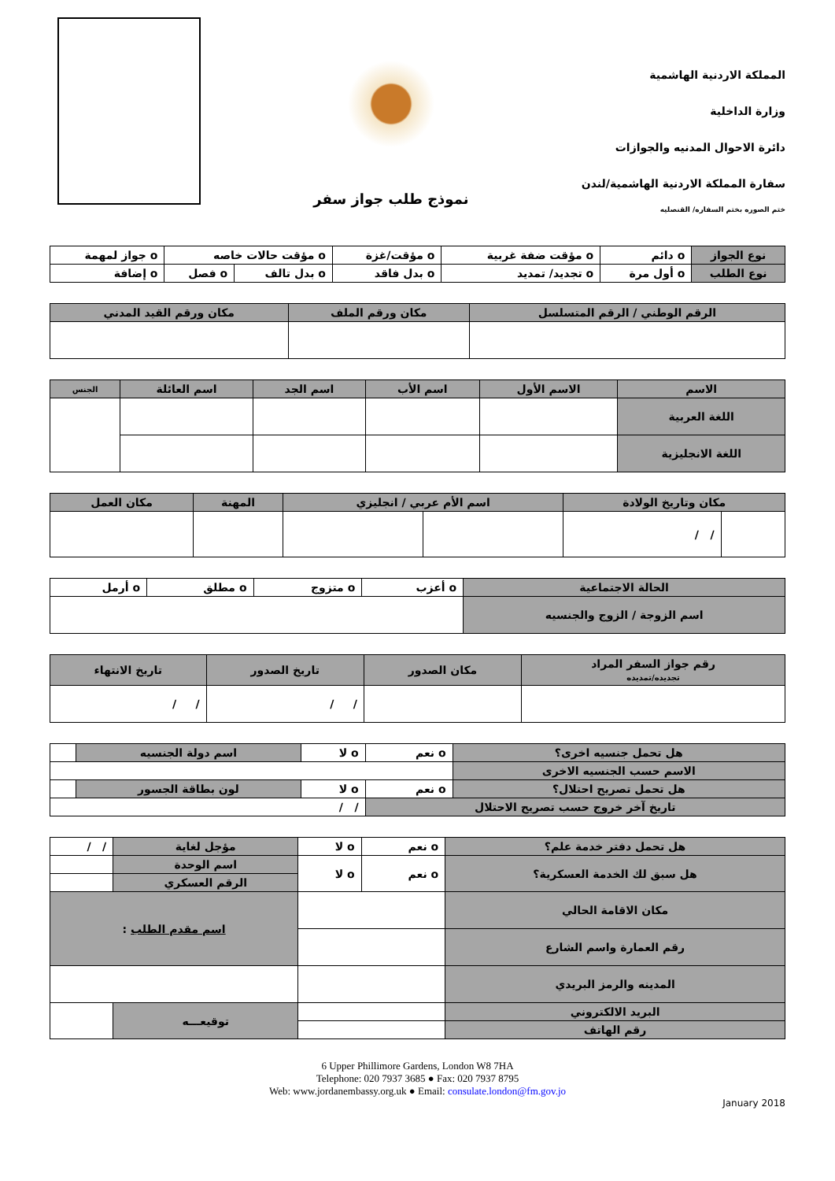نموذج طلب جواز سفر
المملكة الاردنية الهاشمية
وزارة الداخلية
دائرة الاحوال المدنيه والجوازات
سفارة المملكة الاردنية الهاشمية/لندن
ختم الصوره بختم السفاره/ القنصليه
| نوع الجواز | o دائم | o مؤقت ضفة غربية | o مؤقت/غزة | o مؤقت حالات خاصه | | o جواز لمهمة |
| نوع الطلب | o أول مرة | o تجديد/ تمديد | o بدل فاقد | o بدل تالف | o فصل | o إضافة |
| الرقم الوطني / الرقم المتسلسل | مكان ورقم الملف | مكان ورقم القيد المدني |
| --- | --- | --- |
| الاسم | الاسم الأول | اسم الأب | اسم الجد | اسم العائلة | الجنس |
| --- | --- | --- | --- | --- | --- |
| اللغة العربية | | | | | |
| اللغة الانجليزية | | | | | |
| مكان وتاريخ الولادة | | اسم الأم عربي / انجليزي | | المهنة | مكان العمل |
| --- | --- | --- | --- | --- | --- |
| | / / | | | | |
| الحالة الاجتماعية | o أعزب | o متزوج | o مطلق | o أرمل |
| اسم الزوجة / الزوج والجنسيه | | | | |
| رقم جواز السفر المراد تجديده/تمديده | مكان الصدور | تاريخ الصدور | تاريخ الانتهاء |
| --- | --- | --- | --- |
| | | / / | / / |
| هل تحمل جنسيه اخرى؟ | o نعم | o لا | اسم دولة الجنسيه | |
| الاسم حسب الجنسيه الاخرى | | | | |
| هل تحمل تصريح احتلال؟ | o نعم | o لا | لون بطاقة الجسور | |
| تاريخ آخر خروج حسب تصريح الاحتلال | | / / | | |
| هل تحمل دفتر خدمة علم؟ | o نعم | o لا | مؤجل لغاية | | / / |
| هل سبق لك الخدمة العسكرية؟ | o نعم | o لا | اسم الوحدة | | |
| | | | الرقم العسكري | | |
| مكان الاقامة الحالي | | | | اسم مقدم الطلب : | |
| رقم العمارة واسم الشارع | | | | | |
| المدينه والرمز البريدي | | | | | |
| البريد الالكتروني | | | | توقيعـــه | |
| رقم الهاتف | | | | | |
6 Upper Phillimore Gardens, London W8 7HA
Telephone: 020 7937 3685 ● Fax: 020 7937 8795
Web: www.jordanembassy.org.uk ● Email: consulate.london@fm.gov.jo
January 2018